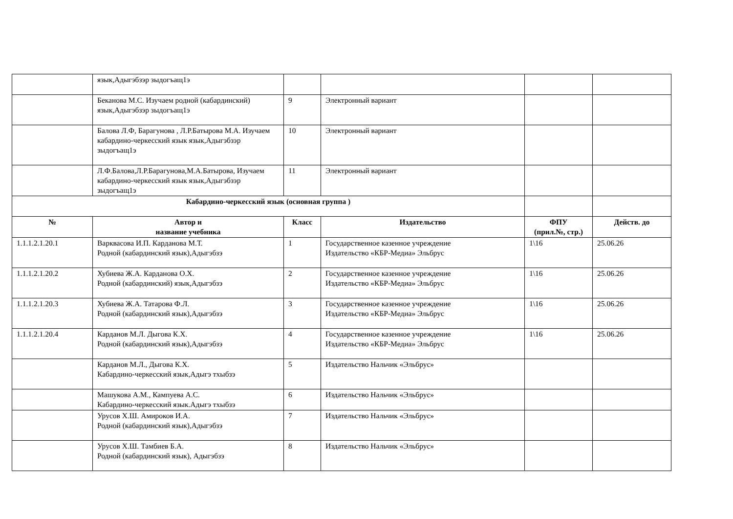| | язык,Адыгэбзэр зыдогъащ1э | | | | |
| | Беканова М.С. Изучаем родной (кабардинский) язык,Адыгэбзэр зыдогъащ1э | 9 | Электронный вариант | | |
| | Балова Л.Ф, Барагунова , Л.Р.Батырова М.А. Изучаем кабардино-черкесский язык язык,Адыгэбзэр зыдогъащ1э | 10 | Электронный вариант | | |
| | Л.Ф.Балова,Л.Р.Барагунова,М.А.Батырова, Изучаем кабардино-черкесский язык язык,Адыгэбзэр зыдогъащ1э | 11 | Электронный вариант | | |
| Кабардино-черкесский язык (основная группа ) | | | | | |
| № | Автор и название учебника | Класс | Издательство | ФПУ (прил.№, стр.) | Действ. до |
| 1.1.1.2.1.20.1 | Варквасова И.П. Карданова М.Т. Родной (кабардинский язык),Адыгэбзэ | 1 | Государственное казенное учреждение Издательство «КБР-Медиа» Эльбрус | 1\16 | 25.06.26 |
| 1.1.1.2.1.20.2 | Хубиева Ж.А. Карданова О.Х. Родной (кабардинский) язык,Адыгэбзэ | 2 | Государственное казенное учреждение Издательство «КБР-Медиа» Эльбрус | 1\16 | 25.06.26 |
| 1.1.1.2.1.20.3 | Хубиева Ж.А. Татарова Ф.Л. Родной (кабардинский язык),Адыгэбзэ | 3 | Государственное казенное учреждение Издательство «КБР-Медиа» Эльбрус | 1\16 | 25.06.26 |
| 1.1.1.2.1.20.4 | Карданов М.Л. Дыгова К.Х. Родной (кабардинский язык),Адыгэбзэ | 4 | Государственное казенное учреждение Издательство «КБР-Медиа» Эльбрус | 1\16 | 25.06.26 |
| | Карданов М.Л., Дыгова К.Х. Кабардино-черкесский язык,Адыгэ тхыбзэ | 5 | Издательство Нальчик «Эльбрус» | | |
| | Машукова А.М., Кампуева А.С. Кабардино-черкесский язык.Адыгэ тхыбзэ | 6 | Издательство Нальчик «Эльбрус» | | |
| | Урусов Х.Ш. Амироков И.А. Родной (кабардинский язык),Адыгэбзэ | 7 | Издательство Нальчик «Эльбрус» | | |
| | Урусов Х.Ш. Тамбиев Б.А. Родной (кабардинский язык), Адыгэбзэ | 8 | Издательство Нальчик «Эльбрус» | | |